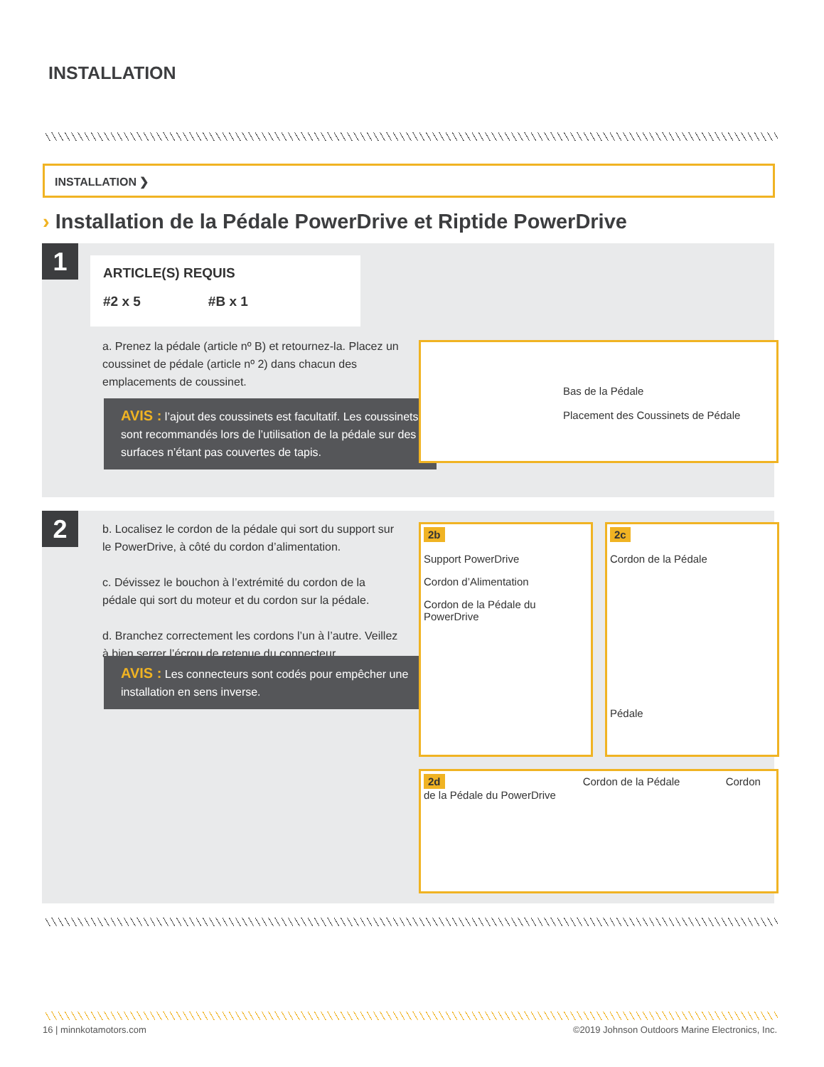INSTALLATION
INSTALLATION ❯
› Installation de la Pédale PowerDrive et Riptide PowerDrive
1
ARTICLE(S) REQUIS
#2 x 5 #B x 1
a. Prenez la pédale (article nº B) et retournez-la. Placez un coussinet de pédale (article nº 2) dans chacun des emplacements de coussinet.
AVIS : l’ajout des coussinets est facultatif. Les coussinets sont recommandés lors de l’utilisation de la pédale sur des surfaces n’étant pas couvertes de tapis.
Bas de la Pédale
Placement des Coussinets de Pédale
2
b. Localisez le cordon de la pédale qui sort du support sur le PowerDrive, à côté du cordon d’alimentation.
c. Dévissez le bouchon à l’extrémité du cordon de la pédale qui sort du moteur et du cordon sur la pédale.
d. Branchez correctement les cordons l’un à l’autre. Veillez à bien serrer l’écrou de retenue du connecteur.
AVIS : Les connecteurs sont codés pour empêcher une installation en sens inverse.
2b
Support PowerDrive
Cordon d’Alimentation
Cordon de la Pédale du PowerDrive
2c
Cordon de la Pédale
Pédale
2d Cordon de la Pédale Cordon de la Pédale du PowerDrive
16 | minnkotamotors.com
©2019 Johnson Outdoors Marine Electronics, Inc.